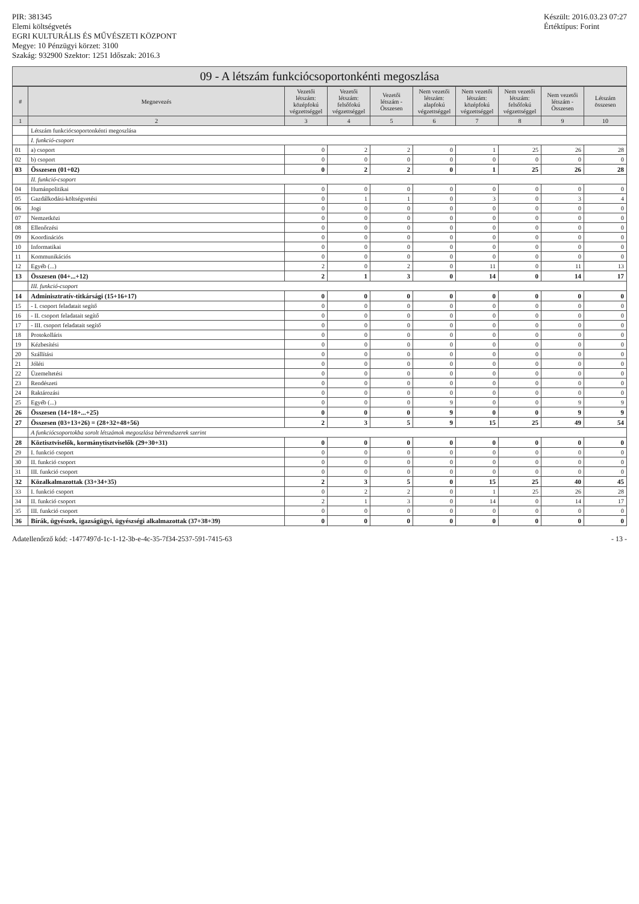PIR: 381345
Elemi költségvetés
EGRI KULTURÁLIS ÉS MŰVÉSZETI KÖZPONT
Megye: 10 Pénzügyi körzet: 3100
Szakág: 932900 Szektor: 1251 Időszak: 2016.3
Készült: 2016.03.23 07:27
Értéktípus: Forint
09 - A létszám funkciócsoportonkénti megoszlása
| # | Megnevezés | Vezetői létszám: középfokú végzettséggel | Vezetői létszám: felsőfokú végzettséggel | Vezetői létszám - Összesen | Nem vezetői létszám: alapfokú végzettséggel | Nem vezetői létszám: középfokú végzettséggel | Nem vezetői létszám: felsőfokú végzettséggel | Nem vezetői létszám - Összesen | Létszám összesen |
| --- | --- | --- | --- | --- | --- | --- | --- | --- | --- |
| 1 | 2 | 3 | 4 | 5 | 6 | 7 | 8 | 9 | 10 |
| | Létszám funkciócsoportonkénti megoszlása | | | | | | | | |
| | I. funkció-csoport | | | | | | | | |
| 01 | a) csoport | 0 | 2 | 2 | 0 | 1 | 25 | 26 | 28 |
| 02 | b) csoport | 0 | 0 | 0 | 0 | 0 | 0 | 0 | 0 |
| 03 | Összesen (01+02) | 0 | 2 | 2 | 0 | 1 | 25 | 26 | 28 |
| | II. funkció-csoport | | | | | | | | |
| 04 | Humánpolitikai | 0 | 0 | 0 | 0 | 0 | 0 | 0 | 0 |
| 05 | Gazdálkodási-költségvetési | 0 | 1 | 1 | 0 | 3 | 0 | 3 | 4 |
| 06 | Jogi | 0 | 0 | 0 | 0 | 0 | 0 | 0 | 0 |
| 07 | Nemzetközi | 0 | 0 | 0 | 0 | 0 | 0 | 0 | 0 |
| 08 | Ellenőrzési | 0 | 0 | 0 | 0 | 0 | 0 | 0 | 0 |
| 09 | Koordinációs | 0 | 0 | 0 | 0 | 0 | 0 | 0 | 0 |
| 10 | Informatikai | 0 | 0 | 0 | 0 | 0 | 0 | 0 | 0 |
| 11 | Kommunikációs | 0 | 0 | 0 | 0 | 0 | 0 | 0 | 0 |
| 12 | Egyéb (...) | 2 | 0 | 2 | 0 | 11 | 0 | 11 | 13 |
| 13 | Összesen (04+...+12) | 2 | 1 | 3 | 0 | 14 | 0 | 14 | 17 |
| | III. funkció-csoport | | | | | | | | |
| 14 | Adminisztratív-titkársági (15+16+17) | 0 | 0 | 0 | 0 | 0 | 0 | 0 | 0 |
| 15 | - I. csoport feladatait segítő | 0 | 0 | 0 | 0 | 0 | 0 | 0 | 0 |
| 16 | - II. csoport feladatait segítő | 0 | 0 | 0 | 0 | 0 | 0 | 0 | 0 |
| 17 | - III. csoport feladatait segítő | 0 | 0 | 0 | 0 | 0 | 0 | 0 | 0 |
| 18 | Protokolláris | 0 | 0 | 0 | 0 | 0 | 0 | 0 | 0 |
| 19 | Kézbesítési | 0 | 0 | 0 | 0 | 0 | 0 | 0 | 0 |
| 20 | Szállítási | 0 | 0 | 0 | 0 | 0 | 0 | 0 | 0 |
| 21 | Jóléti | 0 | 0 | 0 | 0 | 0 | 0 | 0 | 0 |
| 22 | Üzemeltetési | 0 | 0 | 0 | 0 | 0 | 0 | 0 | 0 |
| 23 | Rendészeti | 0 | 0 | 0 | 0 | 0 | 0 | 0 | 0 |
| 24 | Raktározási | 0 | 0 | 0 | 0 | 0 | 0 | 0 | 0 |
| 25 | Egyéb (...) | 0 | 0 | 0 | 9 | 0 | 0 | 9 | 9 |
| 26 | Összesen (14+18+...+25) | 0 | 0 | 0 | 9 | 0 | 0 | 9 | 9 |
| 27 | Összesen (03+13+26) = (28+32+48+56) | 2 | 3 | 5 | 9 | 15 | 25 | 49 | 54 |
| | A funkciócsoportokba sorolt létszámok megoszlása bérrendszerek szerint | | | | | | | | |
| 28 | Köztisztviselők, kormánytisztviselők (29+30+31) | 0 | 0 | 0 | 0 | 0 | 0 | 0 | 0 |
| 29 | I. funkció csoport | 0 | 0 | 0 | 0 | 0 | 0 | 0 | 0 |
| 30 | II. funkció csoport | 0 | 0 | 0 | 0 | 0 | 0 | 0 | 0 |
| 31 | III. funkció csoport | 0 | 0 | 0 | 0 | 0 | 0 | 0 | 0 |
| 32 | Közalkalmazottak (33+34+35) | 2 | 3 | 5 | 0 | 15 | 25 | 40 | 45 |
| 33 | I. funkció csoport | 0 | 2 | 2 | 0 | 1 | 25 | 26 | 28 |
| 34 | II. funkció csoport | 2 | 1 | 3 | 0 | 14 | 0 | 14 | 17 |
| 35 | III. funkció csoport | 0 | 0 | 0 | 0 | 0 | 0 | 0 | 0 |
| 36 | Bírák, ügyészek, igazságügyi, ügyészségi alkalmazottak (37+38+39) | 0 | 0 | 0 | 0 | 0 | 0 | 0 | 0 |
Adatellenőrző kód: -1477497d-1c-1-12-3b-e-4c-35-7f34-2537-591-7415-63
- 13 -